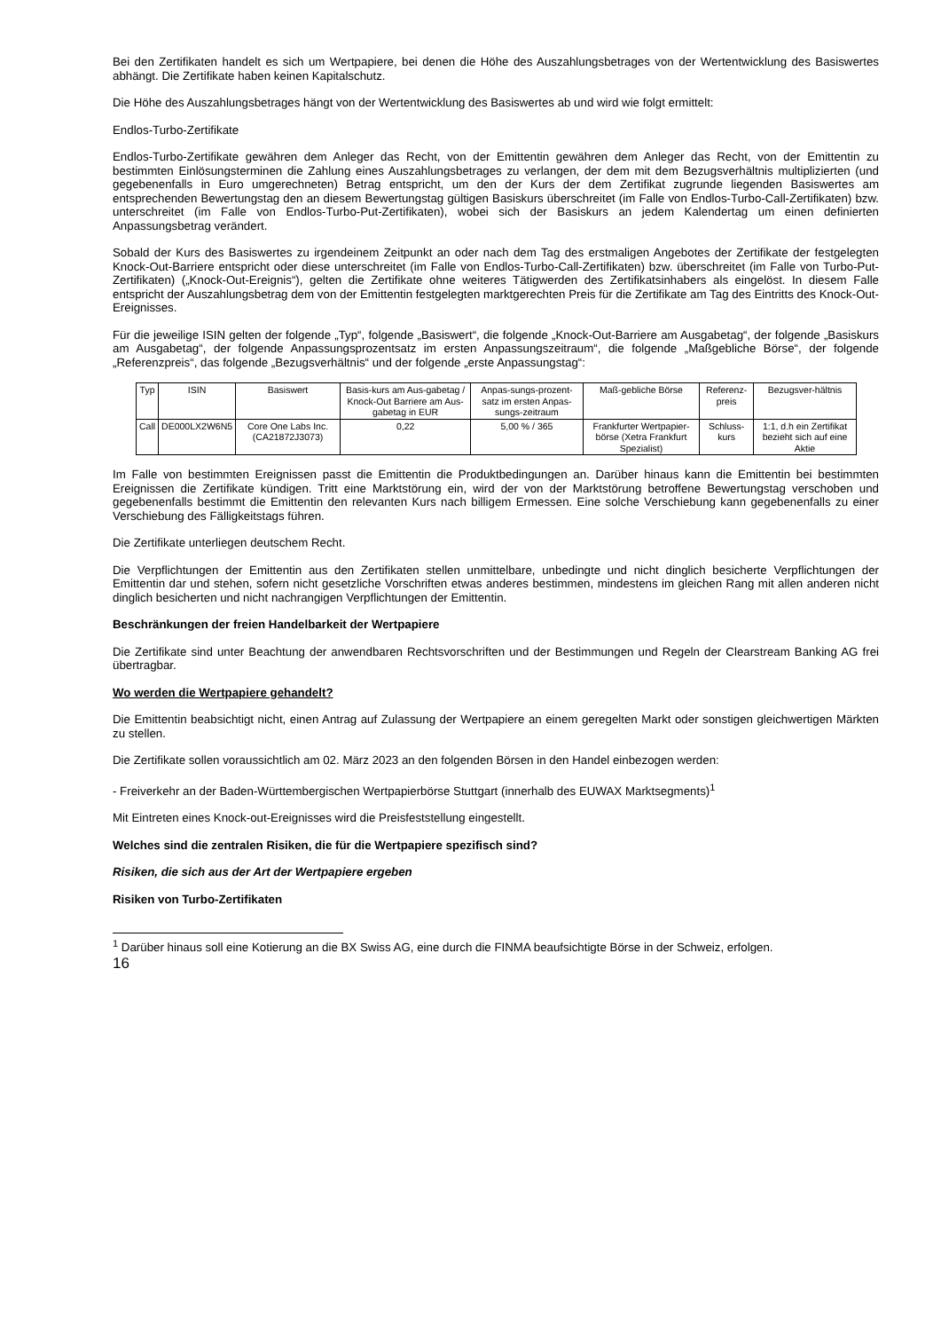Bei den Zertifikaten handelt es sich um Wertpapiere, bei denen die Höhe des Auszahlungsbetrages von der Wertentwicklung des Basiswertes abhängt. Die Zertifikate haben keinen Kapitalschutz.
Die Höhe des Auszahlungsbetrages hängt von der Wertentwicklung des Basiswertes ab und wird wie folgt ermittelt:
Endlos-Turbo-Zertifikate
Endlos-Turbo-Zertifikate gewähren dem Anleger das Recht, von der Emittentin gewähren dem Anleger das Recht, von der Emittentin zu bestimmten Einlösungsterminen die Zahlung eines Auszahlungsbetrages zu verlangen, der dem mit dem Bezugsverhältnis multiplizierten (und gegebenenfalls in Euro umgerechneten) Betrag entspricht, um den der Kurs der dem Zertifikat zugrunde liegenden Basiswertes am entsprechenden Bewertungstag den an diesem Bewertungstag gültigen Basiskurs überschreitet (im Falle von Endlos-Turbo-Call-Zertifikaten) bzw. unterschreitet (im Falle von Endlos-Turbo-Put-Zertifikaten), wobei sich der Basiskurs an jedem Kalendertag um einen definierten Anpassungsbetrag verändert.
Sobald der Kurs des Basiswertes zu irgendeinem Zeitpunkt an oder nach dem Tag des erstmaligen Angebotes der Zertifikate der festgelegten Knock-Out-Barriere entspricht oder diese unterschreitet (im Falle von Endlos-Turbo-Call-Zertifikaten) bzw. überschreitet (im Falle von Turbo-Put-Zertifikaten) („Knock-Out-Ereignis“), gelten die Zertifikate ohne weiteres Tätigwerden des Zertifikatsinhabers als eingelöst. In diesem Falle entspricht der Auszahlungsbetrag dem von der Emittentin festgelegten marktgerechten Preis für die Zertifikate am Tag des Eintritts des Knock-Out-Ereignisses.
Für die jeweilige ISIN gelten der folgende „Typ“, folgende „Basiswert“, die folgende „Knock-Out-Barriere am Ausgabetag“, der folgende „Basiskurs am Ausgabetag“, der folgende Anpassungsprozentsatz im ersten Anpassungszeitraum“, die folgende „Maßgebliche Börse“, der folgende „Referenzpreis“, das folgende „Bezugsverhältnis“ und der folgende „erste Anpassungstag“:
| Typ | ISIN | Basiswert | Basis-kurs am Aus-gabetag / Knock-Out Barriere am Aus-gabetag in EUR | Anpas-sungs-prozent-satz im ersten Anpas-sungs-zeitraum | Maß-gebliche Börse | Referenz-preis | Bezugsver-hältnis |
| --- | --- | --- | --- | --- | --- | --- | --- |
| Call | DE000LX2W6N5 | Core One Labs Inc. (CA21872J3073) | 0,22 | 5,00 % / 365 | Frankfurter Wertpapier-börse (Xetra Frankfurt Spezialist) | Schluss-kurs | 1:1, d.h ein Zertifikat bezieht sich auf eine Aktie |
Im Falle von bestimmten Ereignissen passt die Emittentin die Produktbedingungen an. Darüber hinaus kann die Emittentin bei bestimmten Ereignissen die Zertifikate kündigen. Tritt eine Marktstörung ein, wird der von der Marktstörung betroffene Bewertungstag verschoben und gegebenenfalls bestimmt die Emittentin den relevanten Kurs nach billigem Ermessen. Eine solche Verschiebung kann gegebenenfalls zu einer Verschiebung des Fälligkeitstags führen.
Die Zertifikate unterliegen deutschem Recht.
Die Verpflichtungen der Emittentin aus den Zertifikaten stellen unmittelbare, unbedingte und nicht dinglich besicherte Verpflichtungen der Emittentin dar und stehen, sofern nicht gesetzliche Vorschriften etwas anderes bestimmen, mindestens im gleichen Rang mit allen anderen nicht dinglich besicherten und nicht nachrangigen Verpflichtungen der Emittentin.
Beschränkungen der freien Handelbarkeit der Wertpapiere
Die Zertifikate sind unter Beachtung der anwendbaren Rechtsvorschriften und der Bestimmungen und Regeln der Clearstream Banking AG frei übertragbar.
Wo werden die Wertpapiere gehandelt?
Die Emittentin beabsichtigt nicht, einen Antrag auf Zulassung der Wertpapiere an einem geregelten Markt oder sonstigen gleichwertigen Märkten zu stellen.
Die Zertifikate sollen voraussichtlich am 02. März 2023 an den folgenden Börsen in den Handel einbezogen werden:
- Freiverkehr an der Baden-Württembergischen Wertpapierbörse Stuttgart (innerhalb des EUWAX Marktsegments)<sup>1</sup>
Mit Eintreten eines Knock-out-Ereignisses wird die Preisfeststellung eingestellt.
Welches sind die zentralen Risiken, die für die Wertpapiere spezifisch sind?
Risiken, die sich aus der Art der Wertpapiere ergeben
Risiken von Turbo-Zertifikaten
<sup>1</sup> Darüber hinaus soll eine Kotierung an die BX Swiss AG, eine durch die FINMA beaufsichtigte Börse in der Schweiz, erfolgen.
16